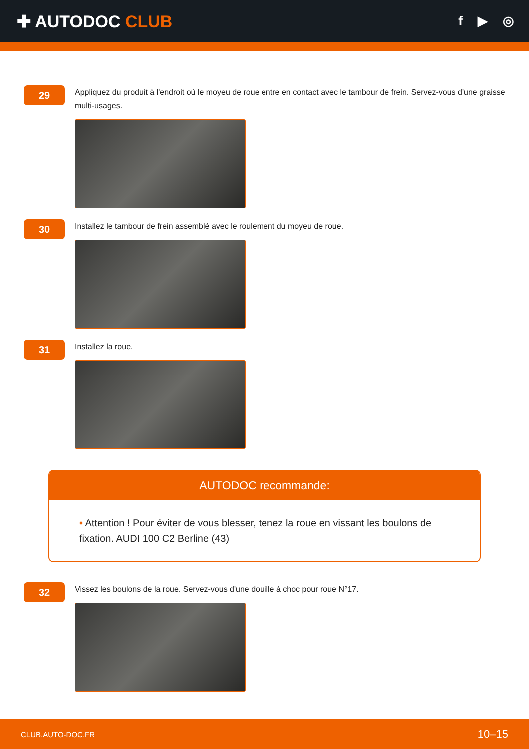✚ AUTODOC CLUB
f ▶ ◎
29
Appliquez du produit à l'endroit où le moyeu de roue entre en contact avec le tambour de frein. Servez-vous d'une graisse multi-usages.
30
Installez le tambour de frein assemblé avec le roulement du moyeu de roue.
31
Installez la roue.
AUTODOC recommande:
• Attention ! Pour éviter de vous blesser, tenez la roue en vissant les boulons de fixation. AUDI 100 C2 Berline (43)
32
Vissez les boulons de la roue. Servez-vous d'une douille à choc pour roue N°17.
CLUB.AUTO-DOC.FR 10–15